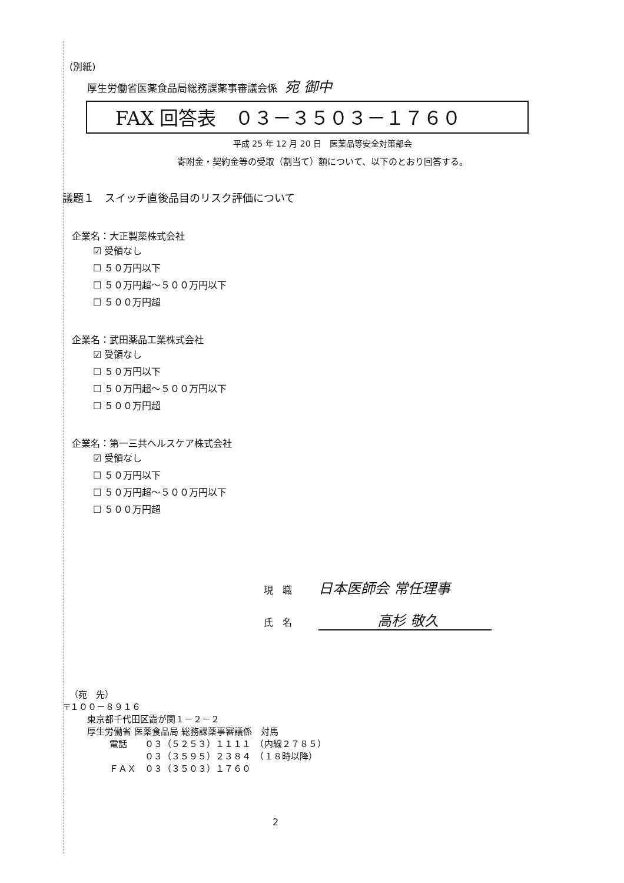(別紙)
厚生労働省医薬食品局総務課薬事審議会係 宛 御中
FAX 回答表　０３－３５０３－１７６０
平成 25 年 12 月 20 日　医薬品等安全対策部会
寄附金・契約金等の受取（割当て）額について、以下のとおり回答する。
議題１　スイッチ直後品目のリスク評価について
企業名：大正製薬株式会社
☑ 受領なし
☐ ５０万円以下
☐ ５０万円超～５００万円以下
☐ ５００万円超
企業名：武田薬品工業株式会社
☑ 受領なし
☐ ５０万円以下
☐ ５０万円超～５００万円以下
☐ ５００万円超
企業名：第一三共ヘルスケア株式会社
☑ 受領なし
☐ ５０万円以下
☐ ５０万円超～５００万円以下
☐ ５００万円超
現　職 日本医師会 常任理事
氏　名 高杉 敬久
（宛　先）
〒１００－８９１６
東京都千代田区霞が関１－２－２
厚生労働省 医薬食品局 総務課薬事審議係　対馬
電話　　０３（５２５３）１１１１　（内線２７８５）
　　　　０３（３５９５）２３８４　（１８時以降）
ＦＡＸ　０３（３５０３）１７６０
2